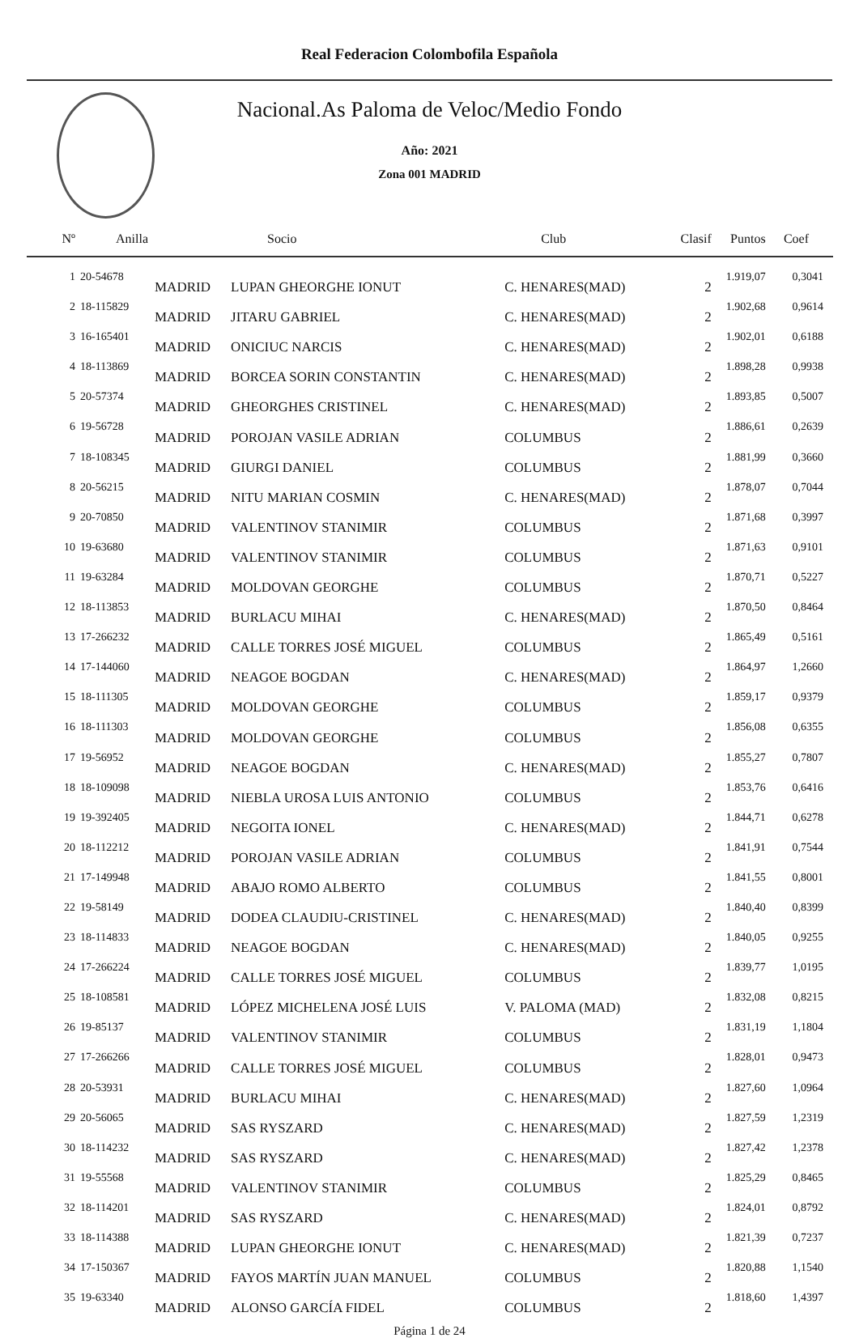Real Federacion Colombofila Española
Nacional.As Paloma de Veloc/Medio Fondo
Año: 2021
Zona 001 MADRID
| Nº | Anilla | | Socio | Club | Clasif | Puntos | Coef |
| --- | --- | --- | --- | --- | --- | --- | --- |
| 1 | 20-54678 | MADRID | LUPAN GHEORGHE IONUT | C. HENARES(MAD) | 2 | 1.919,07 | 0,3041 |
| 2 | 18-115829 | MADRID | JITARU GABRIEL | C. HENARES(MAD) | 2 | 1.902,68 | 0,9614 |
| 3 | 16-165401 | MADRID | ONICIUC NARCIS | C. HENARES(MAD) | 2 | 1.902,01 | 0,6188 |
| 4 | 18-113869 | MADRID | BORCEA SORIN CONSTANTIN | C. HENARES(MAD) | 2 | 1.898,28 | 0,9938 |
| 5 | 20-57374 | MADRID | GHEORGHES CRISTINEL | C. HENARES(MAD) | 2 | 1.893,85 | 0,5007 |
| 6 | 19-56728 | MADRID | POROJAN VASILE ADRIAN | COLUMBUS | 2 | 1.886,61 | 0,2639 |
| 7 | 18-108345 | MADRID | GIURGI DANIEL | COLUMBUS | 2 | 1.881,99 | 0,3660 |
| 8 | 20-56215 | MADRID | NITU MARIAN COSMIN | C. HENARES(MAD) | 2 | 1.878,07 | 0,7044 |
| 9 | 20-70850 | MADRID | VALENTINOV STANIMIR | COLUMBUS | 2 | 1.871,68 | 0,3997 |
| 10 | 19-63680 | MADRID | VALENTINOV STANIMIR | COLUMBUS | 2 | 1.871,63 | 0,9101 |
| 11 | 19-63284 | MADRID | MOLDOVAN GEORGHE | COLUMBUS | 2 | 1.870,71 | 0,5227 |
| 12 | 18-113853 | MADRID | BURLACU MIHAI | C. HENARES(MAD) | 2 | 1.870,50 | 0,8464 |
| 13 | 17-266232 | MADRID | CALLE TORRES JOSÉ MIGUEL | COLUMBUS | 2 | 1.865,49 | 0,5161 |
| 14 | 17-144060 | MADRID | NEAGOE BOGDAN | C. HENARES(MAD) | 2 | 1.864,97 | 1,2660 |
| 15 | 18-111305 | MADRID | MOLDOVAN GEORGHE | COLUMBUS | 2 | 1.859,17 | 0,9379 |
| 16 | 18-111303 | MADRID | MOLDOVAN GEORGHE | COLUMBUS | 2 | 1.856,08 | 0,6355 |
| 17 | 19-56952 | MADRID | NEAGOE BOGDAN | C. HENARES(MAD) | 2 | 1.855,27 | 0,7807 |
| 18 | 18-109098 | MADRID | NIEBLA UROSA LUIS ANTONIO | COLUMBUS | 2 | 1.853,76 | 0,6416 |
| 19 | 19-392405 | MADRID | NEGOITA IONEL | C. HENARES(MAD) | 2 | 1.844,71 | 0,6278 |
| 20 | 18-112212 | MADRID | POROJAN VASILE ADRIAN | COLUMBUS | 2 | 1.841,91 | 0,7544 |
| 21 | 17-149948 | MADRID | ABAJO ROMO ALBERTO | COLUMBUS | 2 | 1.841,55 | 0,8001 |
| 22 | 19-58149 | MADRID | DODEA CLAUDIU-CRISTINEL | C. HENARES(MAD) | 2 | 1.840,40 | 0,8399 |
| 23 | 18-114833 | MADRID | NEAGOE BOGDAN | C. HENARES(MAD) | 2 | 1.840,05 | 0,9255 |
| 24 | 17-266224 | MADRID | CALLE TORRES JOSÉ MIGUEL | COLUMBUS | 2 | 1.839,77 | 1,0195 |
| 25 | 18-108581 | MADRID | LÓPEZ MICHELENA JOSÉ LUIS | V. PALOMA (MAD) | 2 | 1.832,08 | 0,8215 |
| 26 | 19-85137 | MADRID | VALENTINOV STANIMIR | COLUMBUS | 2 | 1.831,19 | 1,1804 |
| 27 | 17-266266 | MADRID | CALLE TORRES JOSÉ MIGUEL | COLUMBUS | 2 | 1.828,01 | 0,9473 |
| 28 | 20-53931 | MADRID | BURLACU MIHAI | C. HENARES(MAD) | 2 | 1.827,60 | 1,0964 |
| 29 | 20-56065 | MADRID | SAS RYSZARD | C. HENARES(MAD) | 2 | 1.827,59 | 1,2319 |
| 30 | 18-114232 | MADRID | SAS RYSZARD | C. HENARES(MAD) | 2 | 1.827,42 | 1,2378 |
| 31 | 19-55568 | MADRID | VALENTINOV STANIMIR | COLUMBUS | 2 | 1.825,29 | 0,8465 |
| 32 | 18-114201 | MADRID | SAS RYSZARD | C. HENARES(MAD) | 2 | 1.824,01 | 0,8792 |
| 33 | 18-114388 | MADRID | LUPAN GHEORGHE IONUT | C. HENARES(MAD) | 2 | 1.821,39 | 0,7237 |
| 34 | 17-150367 | MADRID | FAYOS MARTÍN JUAN MANUEL | COLUMBUS | 2 | 1.820,88 | 1,1540 |
| 35 | 19-63340 | MADRID | ALONSO GARCÍA FIDEL | COLUMBUS | 2 | 1.818,60 | 1,4397 |
Página 1 de 24